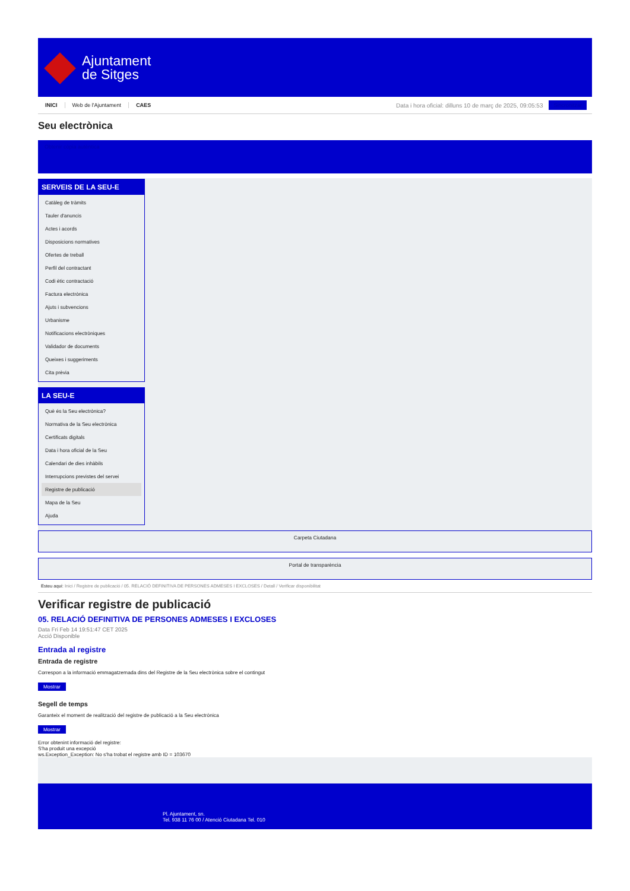Ajuntament
de Sitges
INICI Web de l'Ajuntament CAES
Data i hora oficial: dilluns 10 de març de 2025, 09:05:53
Sincronitzar
Seu electrònica
Obtenir còpia autèntica
SERVEIS DE LA SEU-E
Catàleg de tràmits
Tauler d'anuncis
Actes i acords
Disposicions normatives
Ofertes de treball
Perfil del contractant
Codi ètic contractació
Factura electrònica
Ajuts i subvencions
Urbanisme
Notificacions electròniques
Validador de documents
Queixes i suggeriments
Cita prèvia
LA SEU-E
Què és la Seu electrònica?
Normativa de la Seu electrònica
Certificats digitals
Data i hora oficial de la Seu
Calendari de dies inhàbils
Interrupcions previstes del servei
Registre de publicació
Mapa de la Seu
Ajuda
Carpeta Ciutadana
Portal de transparència
Esteu aquí: Inici / Registre de publicació / 05. RELACIÓ DEFINITIVA DE PERSONES ADMESES I EXCLOSES / Detall / Verificar disponibilitat
Verificar registre de publicació
05. RELACIÓ DEFINITIVA DE PERSONES ADMESES I EXCLOSES
Data Fri Feb 14 19:51:47 CET 2025
Acció Disponible
Entrada al registre
Entrada de registre
Correspon a la informació emmagatzemada dins del Registre de la Seu electrònica sobre el contingut
Mostrar
Segell de temps
Garanteix el moment de realització del registre de publicació a la Seu electrònica
Mostrar
Error obtenint informació del registre:
S'ha produit una excepció
ws.Exception_Exception: No s'ha trobat el registre amb ID = 103670
Pl. Ajuntament, sn.
Tel. 938 11 76 00 / Atenció Ciutadana Tel. 010